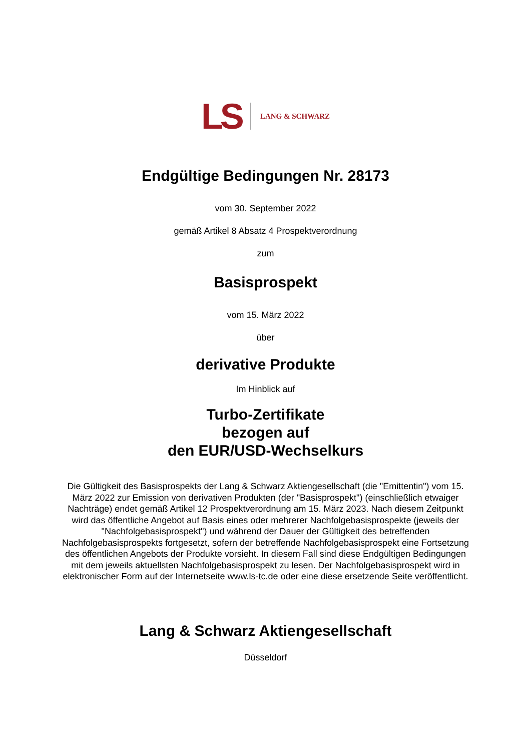LS LANG & SCHWARZ
Endgültige Bedingungen Nr. 28173
vom 30. September 2022
gemäß Artikel 8 Absatz 4 Prospektverordnung
zum
Basisprospekt
vom 15. März 2022
über
derivative Produkte
Im Hinblick auf
Turbo-Zertifikate
bezogen auf
den EUR/USD-Wechselkurs
Die Gültigkeit des Basisprospekts der Lang & Schwarz Aktiengesellschaft (die "Emittentin") vom 15. März 2022 zur Emission von derivativen Produkten (der "Basisprospekt") (einschließlich etwaiger Nachträge) endet gemäß Artikel 12 Prospektverordnung am 15. März 2023. Nach diesem Zeitpunkt wird das öffentliche Angebot auf Basis eines oder mehrerer Nachfolgebasisprospekte (jeweils der "Nachfolgebasisprospekt") und während der Dauer der Gültigkeit des betreffenden Nachfolgebasisprospekts fortgesetzt, sofern der betreffende Nachfolgebasisprospekt eine Fortsetzung des öffentlichen Angebots der Produkte vorsieht. In diesem Fall sind diese Endgültigen Bedingungen mit dem jeweils aktuellsten Nachfolgebasisprospekt zu lesen. Der Nachfolgebasisprospekt wird in elektronischer Form auf der Internetseite www.ls-tc.de oder eine diese ersetzende Seite veröffentlicht.
Lang & Schwarz Aktiengesellschaft
Düsseldorf